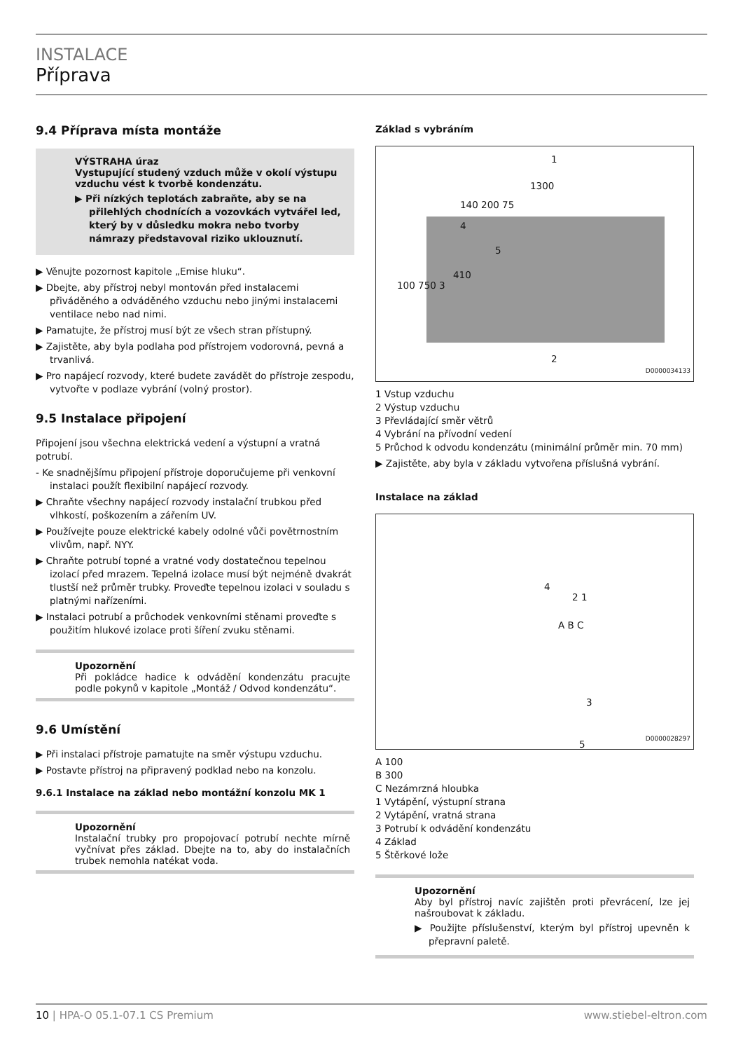INSTALACE
Příprava
9.4 Příprava místa montáže
VÝSTRAHA úraz
Vystupující studený vzduch může v okolí výstupu vzduchu vést k tvorbě kondenzátu.
▶ Při nízkých teplotách zabraňte, aby se na přilehlých chodnících a vozovkách vytvářel led, který by v důsledku mokra nebo tvorby námrazy představoval riziko uklouznutí.
▶ Věnujte pozornost kapitole „Emise hluku“.
▶ Dbejte, aby přístroj nebyl montován před instalacemi přiváděného a odváděného vzduchu nebo jinými instalacemi ventilace nebo nad nimi.
▶ Pamatujte, že přístroj musí být ze všech stran přístupný.
▶ Zajistěte, aby byla podlaha pod přístrojem vodorovná, pevná a trvanlivá.
▶ Pro napájecí rozvody, které budete zavádět do přístroje zespodu, vytvořte v podlaze vybrání (volný prostor).
9.5 Instalace připojení
Připojení jsou všechna elektrická vedení a výstupní a vratná potrubí.
- Ke snadnějšímu připojení přístroje doporučujeme při venkovní instalaci použít flexibilní napájecí rozvody.
▶ Chraňte všechny napájecí rozvody instalační trubkou před vlhkostí, poškozením a zářením UV.
▶ Používejte pouze elektrické kabely odolné vůči povětrnostním vlivům, např. NYY.
▶ Chraňte potrubí topné a vratné vody dostatečnou tepelnou izolací před mrazem. Tepelná izolace musí být nejméně dvakrát tlustší než průměr trubky. Proveďte tepelnou izolaci v souladu s platnými nařízeními.
▶ Instalaci potrubí a průchodek venkovními stěnami proveďte s použitím hlukové izolace proti šíření zvuku stěnami.
Upozornění
Při pokládce hadice k odvádění kondenzátu pracujte podle pokynů v kapitole „Montáž / Odvod kondenzátu“.
9.6 Umístění
▶ Při instalaci přístroje pamatujte na směr výstupu vzduchu.
▶ Postavte přístroj na připravený podklad nebo na konzolu.
9.6.1 Instalace na základ nebo montážní konzolu MK 1
Upozornění
Instalační trubky pro propojovací potrubí nechte mírně vyčnívat přes základ. Dbejte na to, aby do instalačních trubek nemohla natékat voda.
Základ s vybráním
1
2
1300
140 200 75
4
5
410
100 750 3
D0000034133
1 Vstup vzduchu
2 Výstup vzduchu
3 Převládající směr větrů
4 Vybrání na přívodní vedení
5 Průchod k odvodu kondenzátu (minimální průměr min. 70 mm)
▶ Zajistěte, aby byla v základu vytvořena příslušná vybrání.
Instalace na základ
4
2 1
A B C
3
5
D0000028297
A 100
B 300
C Nezámrzná hloubka
1 Vytápění, výstupní strana
2 Vytápění, vratná strana
3 Potrubí k odvádění kondenzátu
4 Základ
5 Štěrkové lože
Upozornění
Aby byl přístroj navíc zajištěn proti převrácení, lze jej našroubovat k základu.
▶ Použijte příslušenství, kterým byl přístroj upevněn k přepravní paletě.
10 | HPA-O 05.1-07.1 CS Premium www.stiebel-eltron.com